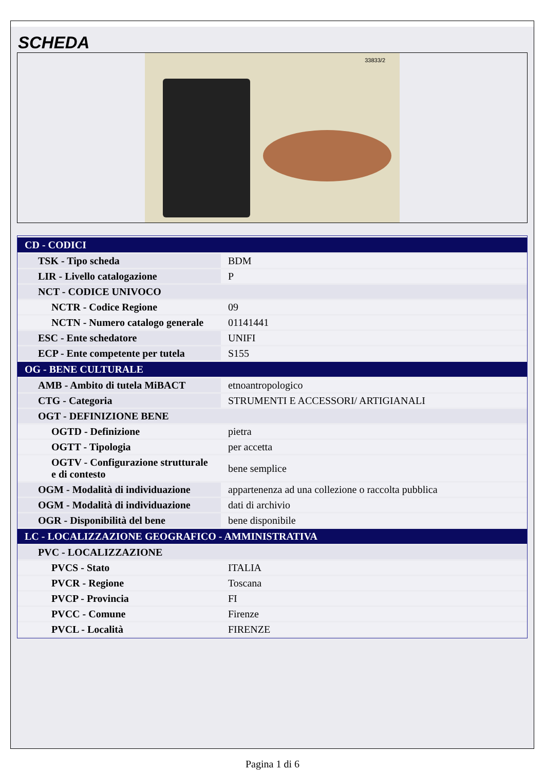SCHEDA
33833/2
| CD - CODICI | |
| TSK - Tipo scheda | BDM |
| LIR - Livello catalogazione | P |
| NCT - CODICE UNIVOCO | |
| NCTR - Codice Regione | 09 |
| NCTN - Numero catalogo generale | 01141441 |
| ESC - Ente schedatore | UNIFI |
| ECP - Ente competente per tutela | S155 |
| OG - BENE CULTURALE | |
| AMB - Ambito di tutela MiBACT | etnoantropologico |
| CTG - Categoria | STRUMENTI E ACCESSORI/ ARTIGIANALI |
| OGT - DEFINIZIONE BENE | |
| OGTD - Definizione | pietra |
| OGTT - Tipologia | per accetta |
| OGTV - Configurazione strutturale e di contesto | bene semplice |
| OGM - Modalità di individuazione | appartenenza ad una collezione o raccolta pubblica |
| OGM - Modalità di individuazione | dati di archivio |
| OGR - Disponibilità del bene | bene disponibile |
| LC - LOCALIZZAZIONE GEOGRAFICO - AMMINISTRATIVA | |
| PVC - LOCALIZZAZIONE | |
| PVCS - Stato | ITALIA |
| PVCR - Regione | Toscana |
| PVCP - Provincia | FI |
| PVCC - Comune | Firenze |
| PVCL - Località | FIRENZE |
Pagina 1 di 6